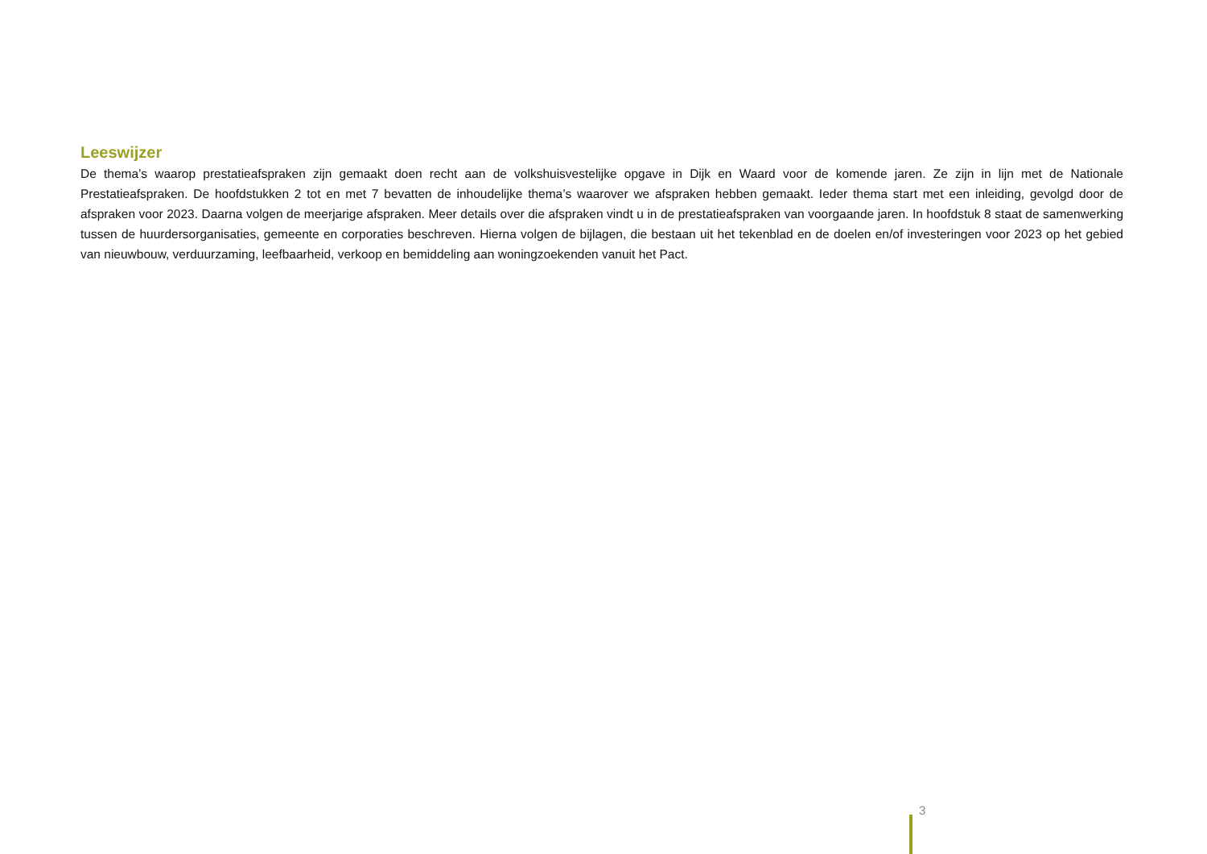Leeswijzer
De thema’s waarop prestatieafspraken zijn gemaakt doen recht aan de volkshuisvestelijke opgave in Dijk en Waard voor de komende jaren. Ze zijn in lijn met de Nationale Prestatieafspraken. De hoofdstukken 2 tot en met 7 bevatten de inhoudelijke thema’s waarover we afspraken hebben gemaakt. Ieder thema start met een inleiding, gevolgd door de afspraken voor 2023. Daarna volgen de meerjarige afspraken. Meer details over die afspraken vindt u in de prestatieafspraken van voorgaande jaren. In hoofdstuk 8 staat de samenwerking tussen de huurdersorganisaties, gemeente en corporaties beschreven. Hierna volgen de bijlagen, die bestaan uit het tekenblad en de doelen en/of investeringen voor 2023 op het gebied van nieuwbouw, verduurzaming, leefbaarheid, verkoop en bemiddeling aan woningzoekenden vanuit het Pact.
3